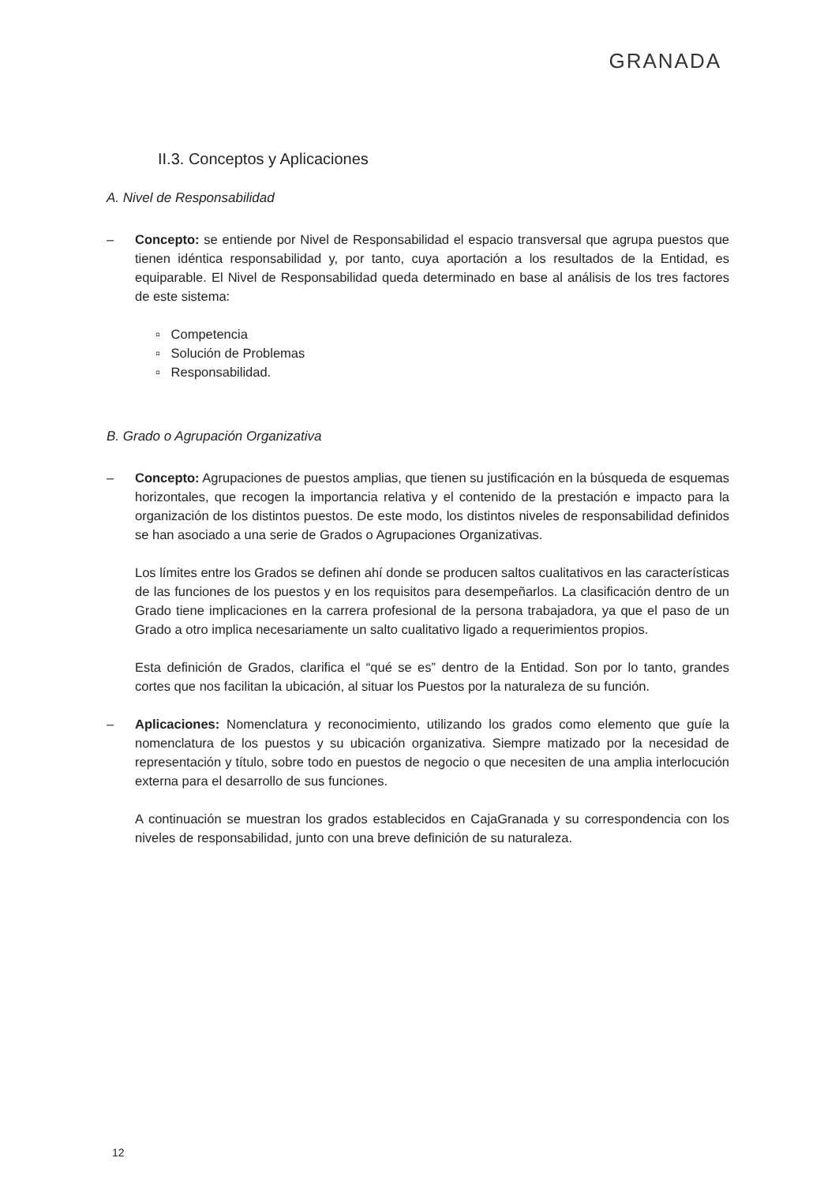GRANADA
II.3. Conceptos y Aplicaciones
A. Nivel de Responsabilidad
– Concepto: se entiende por Nivel de Responsabilidad el espacio transversal que agrupa puestos que tienen idéntica responsabilidad y, por tanto, cuya aportación a los resultados de la Entidad, es equiparable. El Nivel de Responsabilidad queda determinado en base al análisis de los tres factores de este sistema:
▫ Competencia
▫ Solución de Problemas
▫ Responsabilidad.
B. Grado o Agrupación Organizativa
– Concepto: Agrupaciones de puestos amplias, que tienen su justificación en la búsqueda de esquemas horizontales, que recogen la importancia relativa y el contenido de la prestación e impacto para la organización de los distintos puestos. De este modo, los distintos niveles de responsabilidad definidos se han asociado a una serie de Grados o Agrupaciones Organizativas.
Los límites entre los Grados se definen ahí donde se producen saltos cualitativos en las características de las funciones de los puestos y en los requisitos para desempeñarlos. La clasificación dentro de un Grado tiene implicaciones en la carrera profesional de la persona trabajadora, ya que el paso de un Grado a otro implica necesariamente un salto cualitativo ligado a requerimientos propios.
Esta definición de Grados, clarifica el “qué se es” dentro de la Entidad. Son por lo tanto, grandes cortes que nos facilitan la ubicación, al situar los Puestos por la naturaleza de su función.
– Aplicaciones: Nomenclatura y reconocimiento, utilizando los grados como elemento que guíe la nomenclatura de los puestos y su ubicación organizativa. Siempre matizado por la necesidad de representación y título, sobre todo en puestos de negocio o que necesiten de una amplia interlocución externa para el desarrollo de sus funciones.
A continuación se muestran los grados establecidos en CajaGranada y su correspondencia con los niveles de responsabilidad, junto con una breve definición de su naturaleza.
12